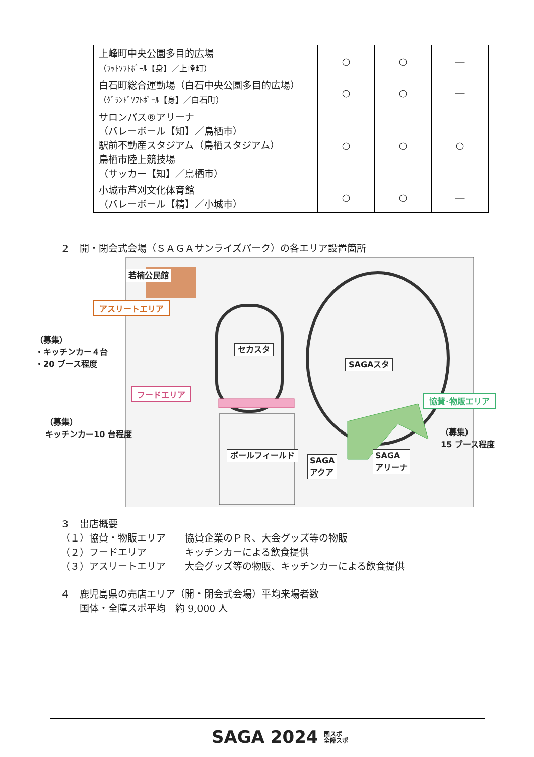| 上峰町中央公園多目的広場 （ﾌｯﾄｿﾌﾄﾎﾞｰﾙ【身】／上峰町） | ○ | ○ | ― |
| 白石町総合運動場（白石中央公園多目的広場） （ｸﾞﾗﾝﾄﾞｿﾌﾄﾎﾞｰﾙ【身】／白石町） | ○ | ○ | ― |
| サロンパス®アリーナ （バレーボール【知】／鳥栖市） 駅前不動産スタジアム（鳥栖スタジアム） 鳥栖市陸上競技場 （サッカー【知】／鳥栖市） | ○ | ○ | ○ |
| 小城市芦刈文化体育館 （バレーボール【精】／小城市） | ○ | ○ | ― |
２　開・閉会式会場（ＳＡＧＡサンライズパーク）の各エリア設置箇所
若楠公民館
アスリートエリア
（募集）
・キッチンカー４台
・20 ブース程度
セカスタ
SAGAスタ
フードエリア
（募集）
キッチンカー10 台程度
協賛･物販エリア
（募集）
15 ブース程度
ボールフィールド
SAGA
アクア
SAGA
アリーナ
３　出店概要
（１）協賛・物販エリア　　協賛企業のＰＲ、大会グッズ等の物販
（２）フードエリア　　　　キッチンカーによる飲食提供
（３）アスリートエリア　　大会グッズ等の物販、キッチンカーによる飲食提供
４　鹿児島県の売店エリア（開・閉会式会場）平均来場者数
　　国体・全障スポ平均　約 9,000 人
SAGA 2024 国スポ
全障スポ